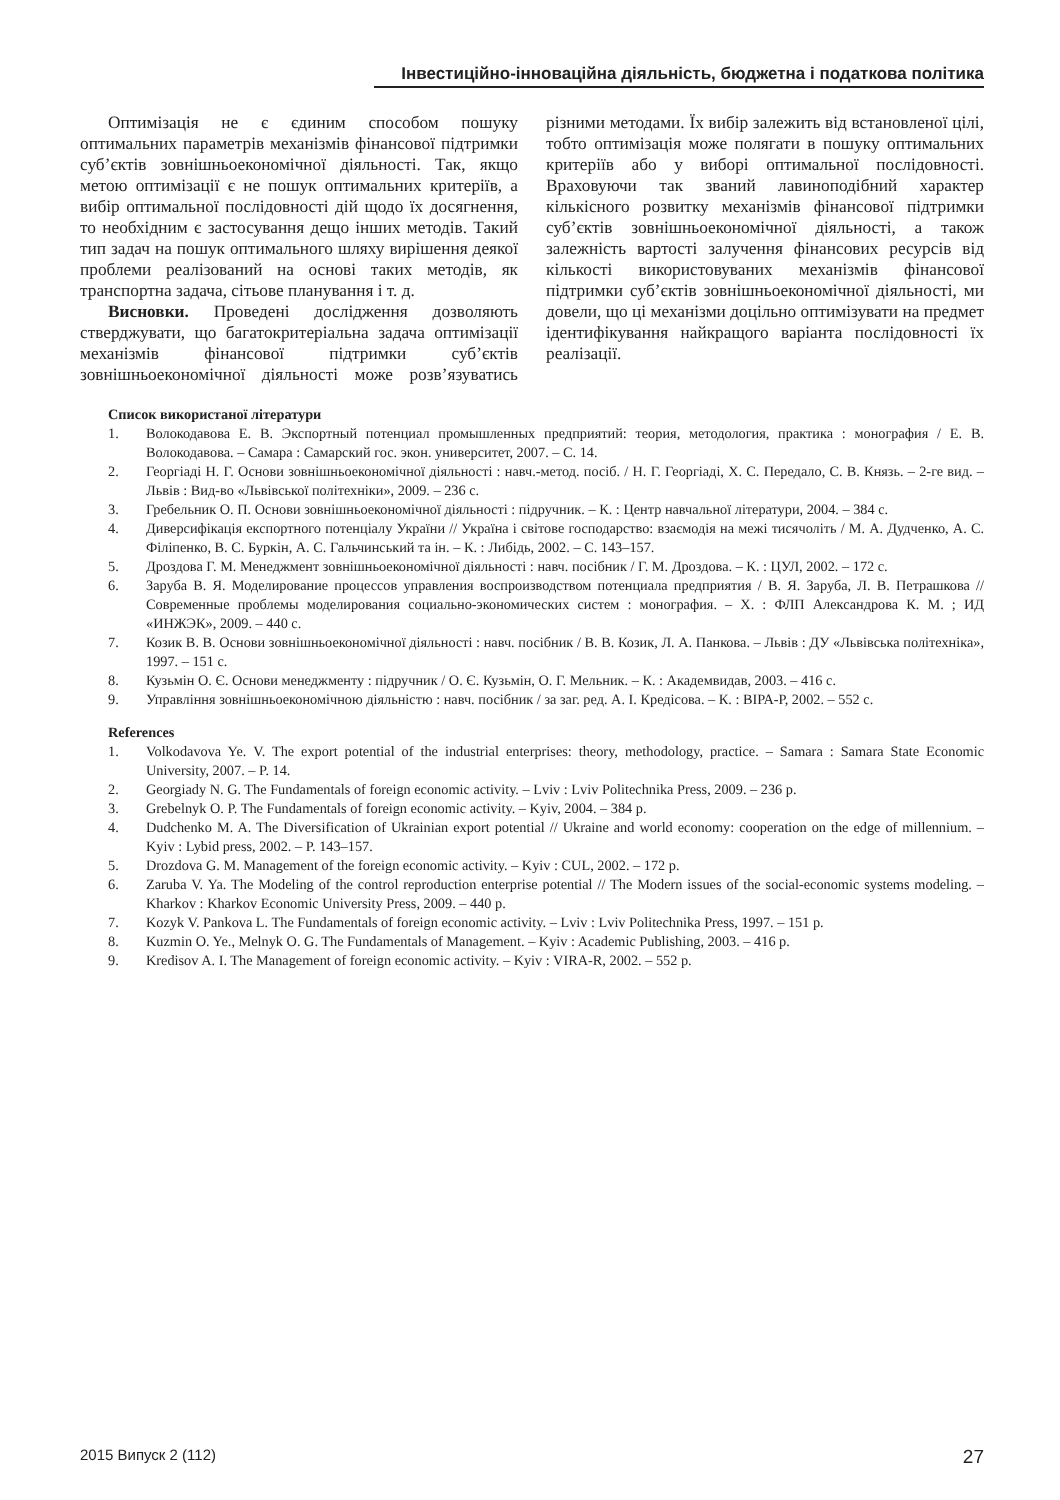Інвестиційно-інноваційна діяльність, бюджетна і податкова політика
Оптимізація не є єдиним способом пошуку оптимальних параметрів механізмів фінансової підтримки суб’єктів зовнішньоекономічної діяльності. Так, якщо метою оптимізації є не пошук оптимальних критеріїв, а вибір оптимальної послідовності дій щодо їх досягнення, то необхідним є застосування дещо інших методів. Такий тип задач на пошук оптимального шляху вирішення деякої проблеми реалізований на основі таких методів, як транспортна задача, сітьове планування і т. д.
Висновки. Проведені дослідження дозволяють стверджувати, що багатокритеріальна задача оптимізації механізмів фінансової підтримки суб’єктів зовнішньоекономічної діяльності може розв’язуватись різними методами. Їх вибір залежить від встановленої цілі, тобто оптимізація може полягати в пошуку оптимальних критеріїв або у виборі оптимальної послідовності. Враховуючи так званий лавиноподібний характер кількісного розвитку механізмів фінансової підтримки суб’єктів зовнішньоекономічної діяльності, а також залежність вартості залучення фінансових ресурсів від кількості використовуваних механізмів фінансової підтримки суб’єктів зовнішньоекономічної діяльності, ми довели, що ці механізми доцільно оптимізувати на предмет ідентифікування найкращого варіанта послідовності їх реалізації.
Список використаної літератури
1. Волокодавова Е. В. Экспортный потенциал промышленных предприятий: теория, методология, практика : монография / Е. В. Волокодавова. – Самара : Самарский гос. экон. университет, 2007. – С. 14.
2. Георгіаді Н. Г. Основи зовнішньоекономічної діяльності : навч.-метод. посіб. / Н. Г. Георгіаді, Х. С. Передало, С. В. Князь. – 2-ге вид. – Львів : Вид-во «Львівської політехніки», 2009. – 236 с.
3. Гребельник О. П. Основи зовнішньоекономічної діяльності : підручник. – К. : Центр навчальної літератури, 2004. – 384 с.
4. Диверсифікація експортного потенціалу України // Україна і світове господарство: взаємодія на межі тисячоліть / М. А. Дудченко, А. С. Філіпенко, В. С. Буркін, А. С. Гальчинський та ін. – К. : Либідь, 2002. – С. 143–157.
5. Дроздова Г. М. Менеджмент зовнішньоекономічної діяльності : навч. посібник / Г. М. Дроздова. – К. : ЦУЛ, 2002. – 172 с.
6. Заруба В. Я. Моделирование процессов управления воспроизводством потенциала предприятия / В. Я. Заруба, Л. В. Петрашкова // Современные проблемы моделирования социально-экономических систем : монография. – Х. : ФЛП Александрова К. М. ; ИД «ИНЖЭК», 2009. – 440 с.
7. Козик В. В. Основи зовнішньоекономічної діяльності : навч. посібник / В. В. Козик, Л. А. Панкова. – Львів : ДУ «Львівська політехніка», 1997. – 151 с.
8. Кузьмін О. Є. Основи менеджменту : підручник / О. Є. Кузьмін, О. Г. Мельник. – К. : Академвидав, 2003. – 416 с.
9. Управління зовнішньоекономічною діяльністю : навч. посібник / за заг. ред. А. І. Кредісова. – К. : ВІРА-Р, 2002. – 552 с.
References
1. Volkodavova Ye. V. The export potential of the industrial enterprises: theory, methodology, practice. – Samara : Samara State Economic University, 2007. – P. 14.
2. Georgiady N. G. The Fundamentals of foreign economic activity. – Lviv : Lviv Politechnika Press, 2009. – 236 p.
3. Grebelnyk O. P. The Fundamentals of foreign economic activity. – Kyiv, 2004. – 384 p.
4. Dudchenko M. A. The Diversification of Ukrainian export potential // Ukraine and world economy: cooperation on the edge of millennium. – Kyiv : Lybid press, 2002. – P. 143–157.
5. Drozdova G. M. Management of the foreign economic activity. – Kyiv : CUL, 2002. – 172 p.
6. Zaruba V. Ya. The Modeling of the control reproduction enterprise potential // The Modern issues of the social-economic systems modeling. – Kharkov : Kharkov Economic University Press, 2009. – 440 p.
7. Kozyk V. Pankova L. The Fundamentals of foreign economic activity. – Lviv : Lviv Politechnika Press, 1997. – 151 p.
8. Kuzmin O. Ye., Melnyk O. G. The Fundamentals of Management. – Kyiv : Academic Publishing, 2003. – 416 p.
9. Kredisov A. I. The Management of foreign economic activity. – Kyiv : VIRA-R, 2002. – 552 p.
2015 Випуск 2 (112) 27